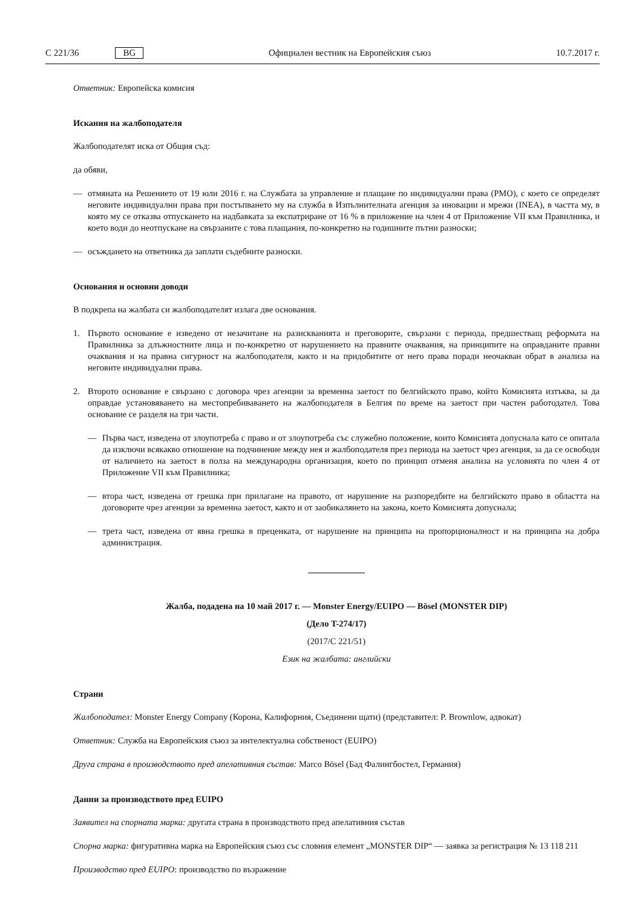C 221/36 BG Официален вестник на Европейския съюз 10.7.2017 г.
Ответник: Европейска комисия
Искания на жалбоподателя
Жалбоподателят иска от Общия съд:
да обяви,
— отмяната на Решението от 19 юли 2016 г. на Службата за управление и плащане по индивидуални права (PMO), с което се определят неговите индивидуални права при постъпването му на служба в Изпълнителната агенция за иновации и мрежи (INEA), в частта му, в която му се отказва отпускането на надбавката за експатриране от 16 % в приложение на член 4 от Приложение VII към Правилника, и което води до неотпускане на свързаните с това плащания, по-конкретно на годишните пътни разноски;
— осъждането на ответника да заплати съдебните разноски.
Основания и основни доводи
В подкрепа на жалбата си жалбоподателят излага две основания.
1. Първото основание е изведено от незачитане на разискванията и преговорите, свързани с периода, предшестващ реформата на Правилника за длъжностните лица и по-конкретно от нарушението на правните очаквания, на принципите на оправданите правни очаквания и на правна сигурност на жалбоподателя, както и на придобитите от него права поради неочакван обрат в анализа на неговите индивидуални права.
2. Второто основание е свързано с договора чрез агенции за временна заетост по белгийското право, който Комисията изтъква, за да оправдае установяването на местопребиваването на жалбоподателя в Белгия по време на заетост при частен работодател. Това основание се разделя на три части.
— Първа част, изведена от злоупотреба с право и от злоупотреба със служебно положение, които Комисията допуснала като се опитала да изключи всякакво отношение на подчинение между нея и жалбоподателя през периода на заетост чрез агенция, за да се освободи от наличието на заетост в полза на международна организация, което по принцип отменя анализа на условията по член 4 от Приложение VII към Правилника;
— втора част, изведена от грешка при прилагане на правото, от нарушение на разпоредбите на белгийското право в областта на договорите чрез агенции за временна заетост, както и от заобикалянето на закона, което Комисията допуснала;
— трета част, изведена от явна грешка в преценката, от нарушение на принципа на пропорционалност и на принципа на добра администрация.
Жалба, подадена на 10 май 2017 г. — Monster Energy/EUIPO — Bösel (MONSTER DIP)
(Дело T-274/17)
(2017/C 221/51)
Език на жалбата: английски
Страни
Жалбоподател: Monster Energy Company (Корона, Калифорния, Съединени щати) (представител: P. Brownlow, адвокат)
Ответник: Служба на Европейския съюз за интелектуална собственост (EUIPO)
Друга страна в производството пред апелативния състав: Marco Bösel (Бад Фалингбостел, Германия)
Данни за производството пред EUIPO
Заявител на спорната марка: другата страна в производството пред апелативния състав
Спорна марка: фигуративна марка на Европейския съюз със словния елемент „MONSTER DIP“ — заявка за регистрация № 13 118 211
Производство пред EUIPO: производство по възражение